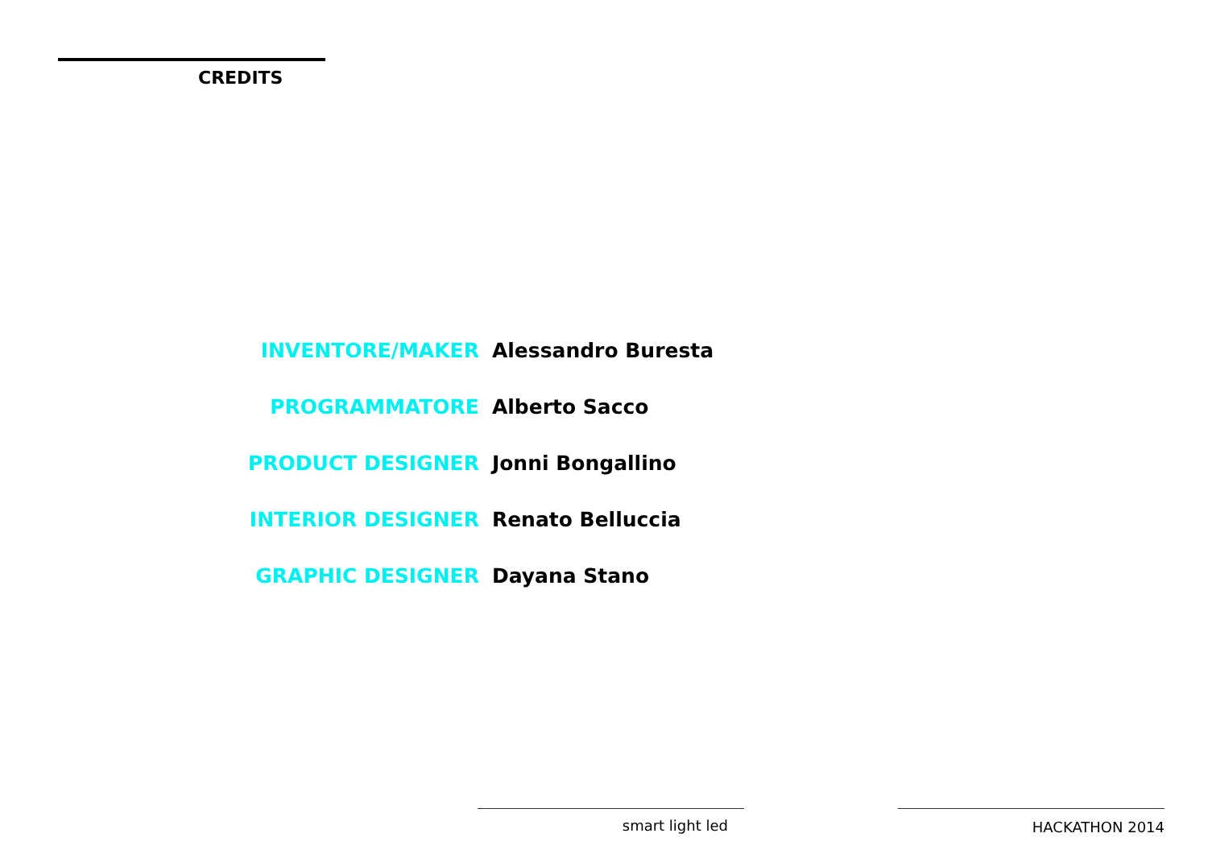CREDITS
| INVENTORE/MAKER | Alessandro Buresta |
| PROGRAMMATORE | Alberto Sacco |
| PRODUCT DESIGNER | Jonni Bongallino |
| INTERIOR DESIGNER | Renato Belluccia |
| GRAPHIC DESIGNER | Dayana Stano |
smart light led HACKATHON 2014